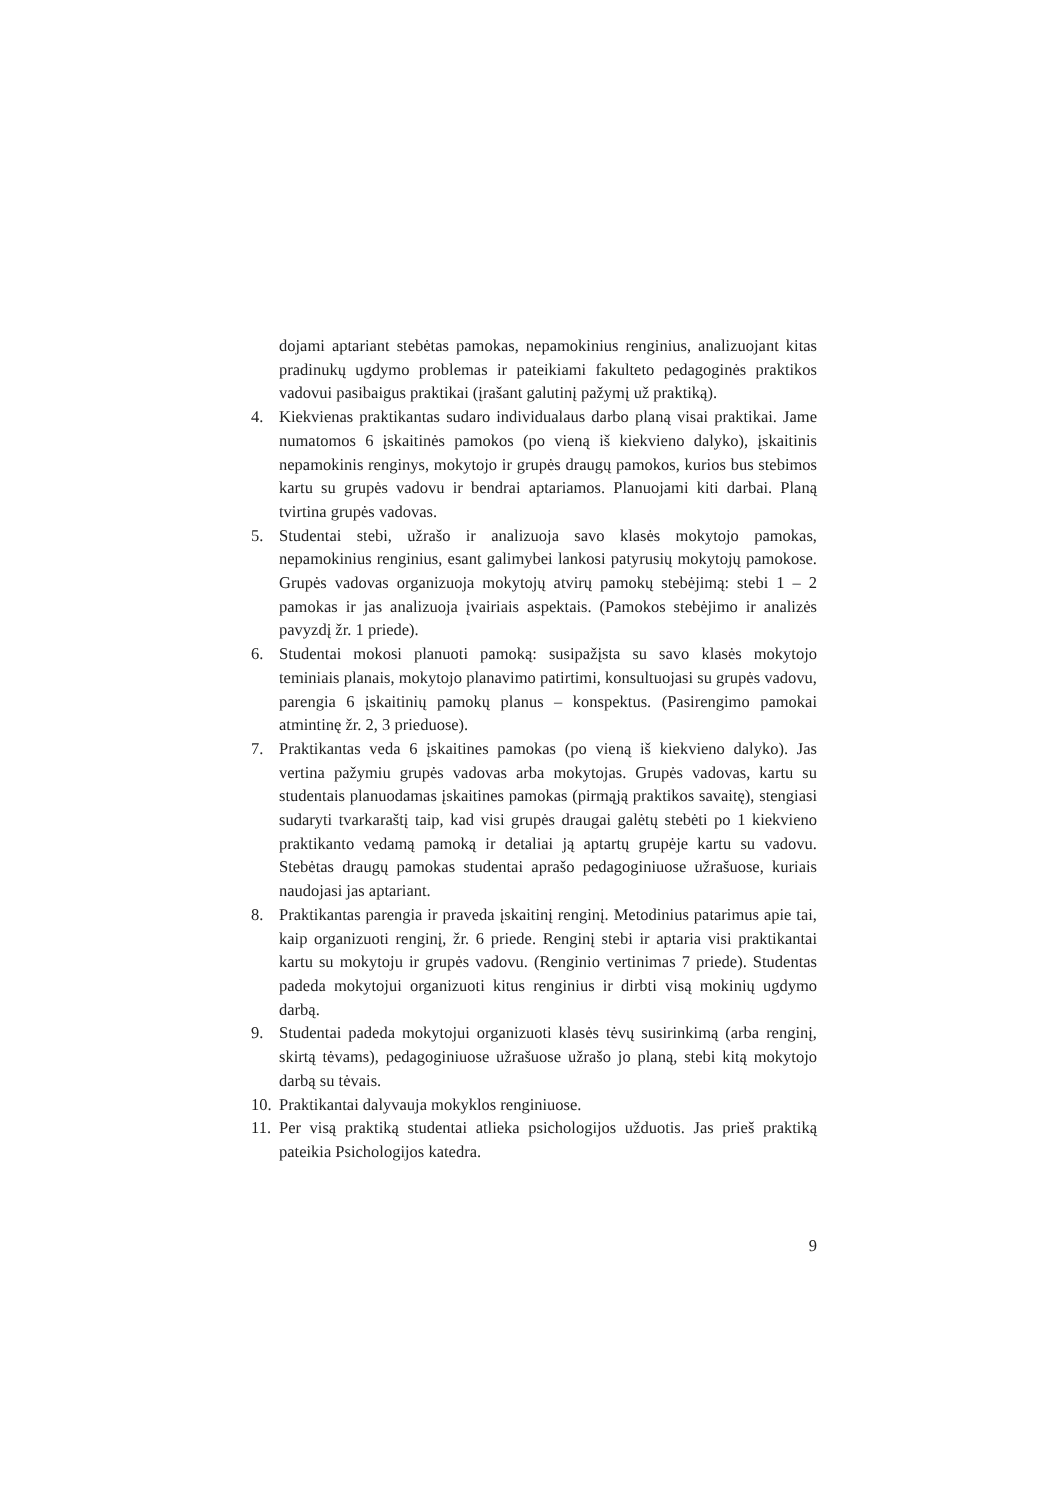dojami aptariant stebėtas pamokas, nepamokinius renginius, analizuojant kitas pradinukų ugdymo problemas ir pateikiami fakulteto pedagoginės praktikos vadovui pasibaigus praktikai (įrašant galutinį pažymį už praktiką).
4. Kiekvienas praktikantas sudaro individualaus darbo planą visai praktikai. Jame numatomos 6 įskaitinės pamokos (po vieną iš kiekvieno dalyko), įskaitinis nepamokinis renginys, mokytojo ir grupės draugų pamokos, kurios bus stebimos kartu su grupės vadovu ir bendrai aptariamos. Planuojami kiti darbai. Planą tvirtina grupės vadovas.
5. Studentai stebi, užrašo ir analizuoja savo klasės mokytojo pamokas, nepamokinius renginius, esant galimybei lankosi patyrusių mokytojų pamokose. Grupės vadovas organizuoja mokytojų atvirų pamokų stebėjimą: stebi 1 – 2 pamokas ir jas analizuoja įvairiais aspektais. (Pamokos stebėjimo ir analizės pavyzdį žr. 1 priede).
6. Studentai mokosi planuoti pamoką: susipažįsta su savo klasės mokytojo teminiais planais, mokytojo planavimo patirtimi, konsultuojasi su grupės vadovu, parengia 6 įskaitinių pamokų planus – konspektus. (Pasirengimo pamokai atmintinę žr. 2, 3 prieduose).
7. Praktikantas veda 6 įskaitines pamokas (po vieną iš kiekvieno dalyko). Jas vertina pažymiu grupės vadovas arba mokytojas. Grupės vadovas, kartu su studentais planuodamas įskaitines pamokas (pirmąją praktikos savaitę), stengiasi sudaryti tvarkaraštį taip, kad visi grupės draugai galėtų stebėti po 1 kiekvieno praktikanto vedamą pamoką ir detaliai ją aptartų grupėje kartu su vadovu. Stebėtas draugų pamokas studentai aprašo pedagoginiuose užrašuose, kuriais naudojasi jas aptariant.
8. Praktikantas parengia ir praveda įskaitinį renginį. Metodinius patarimus apie tai, kaip organizuoti renginį, žr. 6 priede. Renginį stebi ir aptaria visi praktikantai kartu su mokytoju ir grupės vadovu. (Renginio vertinimas 7 priede). Studentas padeda mokytojui organizuoti kitus renginius ir dirbti visą mokinių ugdymo darbą.
9. Studentai padeda mokytojui organizuoti klasės tėvų susirinkimą (arba renginį, skirtą tėvams), pedagoginiuose užrašuose užrašo jo planą, stebi kitą mokytojo darbą su tėvais.
10. Praktikantai dalyvauja mokyklos renginiuose.
11. Per visą praktiką studentai atlieka psichologijos užduotis. Jas prieš praktiką pateikia Psichologijos katedra.
9